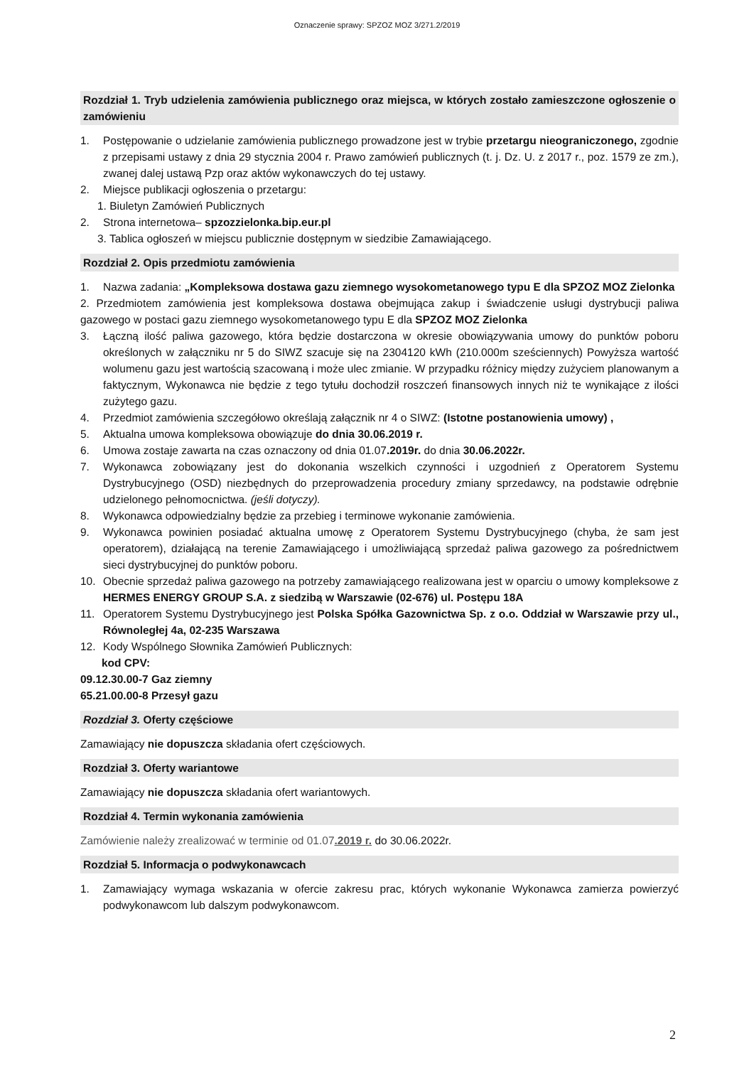Oznaczenie sprawy: SPZOZ MOZ 3/271.2/2019
Rozdział 1. Tryb udzielenia zamówienia publicznego oraz miejsca, w których zostało zamieszczone ogłoszenie o zamówieniu
1. Postępowanie o udzielanie zamówienia publicznego prowadzone jest w trybie przetargu nieograniczonego, zgodnie z przepisami ustawy z dnia 29 stycznia 2004 r. Prawo zamówień publicznych (t. j. Dz. U. z 2017 r., poz. 1579 ze zm.), zwanej dalej ustawą Pzp oraz aktów wykonawczych do tej ustawy.
2. Miejsce publikacji ogłoszenia o przetargu:
1. Biuletyn Zamówień Publicznych
2. Strona internetowa– spzozzielonka.bip.eur.pl
3. Tablica ogłoszeń w miejscu publicznie dostępnym w siedzibie Zamawiającego.
Rozdział 2. Opis przedmiotu zamówienia
1. Nazwa zadania: „Kompleksowa dostawa gazu ziemnego wysokometanowego typu E dla SPZOZ MOZ Zielonka
2. Przedmiotem zamówienia jest kompleksowa dostawa obejmująca zakup i świadczenie usługi dystrybucji paliwa gazowego w postaci gazu ziemnego wysokometanowego typu E dla SPZOZ MOZ Zielonka
3. Łączną ilość paliwa gazowego, która będzie dostarczona w okresie obowiązywania umowy do punktów poboru określonych w załączniku nr 5 do SIWZ szacuje się na 2304120 kWh (210.000m sześciennych) Powyższa wartość wolumenu gazu jest wartością szacowaną i może ulec zmianie. W przypadku różnicy między zużyciem planowanym a faktycznym, Wykonawca nie będzie z tego tytułu dochodził roszczeń finansowych innych niż te wynikające z ilości zużytego gazu.
4. Przedmiot zamówienia szczegółowo określają załącznik nr 4 o SIWZ: (Istotne postanowienia umowy) ,
5. Aktualna umowa kompleksowa obowiązuje do dnia 30.06.2019 r.
6. Umowa zostaje zawarta na czas oznaczony od dnia 01.07.2019r. do dnia 30.06.2022r.
7. Wykonawca zobowiązany jest do dokonania wszelkich czynności i uzgodnień z Operatorem Systemu Dystrybucyjnego (OSD) niezbędnych do przeprowadzenia procedury zmiany sprzedawcy, na podstawie odrębnie udzielonego pełnomocnictwa. (jeśli dotyczy).
8. Wykonawca odpowiedzialny będzie za przebieg i terminowe wykonanie zamówienia.
9. Wykonawca powinien posiadać aktualna umowę z Operatorem Systemu Dystrybucyjnego (chyba, że sam jest operatorem), działającą na terenie Zamawiającego i umożliwiającą sprzedaż paliwa gazowego za pośrednictwem sieci dystrybucyjnej do punktów poboru.
10. Obecnie sprzedaż paliwa gazowego na potrzeby zamawiającego realizowana jest w oparciu o umowy kompleksowe z HERMES ENERGY GROUP S.A. z siedzibą w Warszawie (02-676) ul. Postępu 18A
11. Operatorem Systemu Dystrybucyjnego jest Polska Spółka Gazownictwa Sp. z o.o. Oddział w Warszawie przy ul., Równoległej 4a, 02-235 Warszawa
12. Kody Wspólnego Słownika Zamówień Publicznych:
kod CPV:
09.12.30.00-7 Gaz ziemny
65.21.00.00-8 Przesył gazu
Rozdział 3. Oferty częściowe
Zamawiający nie dopuszcza składania ofert częściowych.
Rozdział 3. Oferty wariantowe
Zamawiający nie dopuszcza składania ofert wariantowych.
Rozdział 4. Termin wykonania zamówienia
Zamówienie należy zrealizować w terminie od 01.07.2019 r. do 30.06.2022r.
Rozdział 5. Informacja o podwykonawcach
1. Zamawiający wymaga wskazania w ofercie zakresu prac, których wykonanie Wykonawca zamierza powierzyć podwykonawcom lub dalszym podwykonawcom.
2